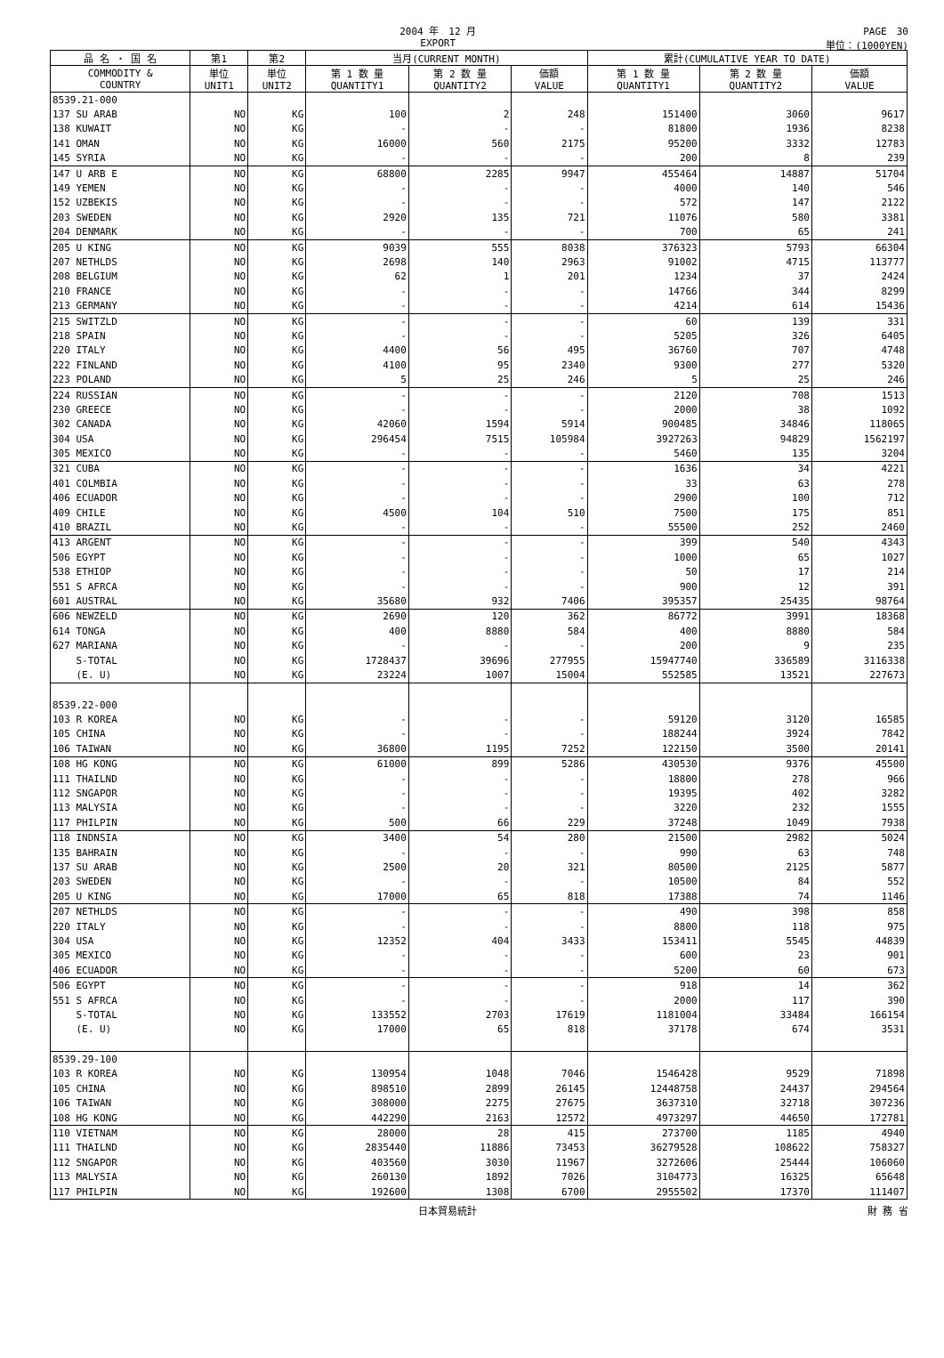2004 年　12 月
EXPORT
PAGE　30
単位：(1000YEN)
| 品 名 ・ 国 名 | 第1 | 第2 | 当月(CURRENT MONTH) | | | 累計(CUMULATIVE YEAR TO DATE) | | |
| --- | --- | --- | --- | --- | --- | --- | --- | --- |
| COMMODITY & COUNTRY | 単位 UNIT1 | 単位 UNIT2 | 第 1 数 量 QUANTITY1 | 第 2 数 量 QUANTITY2 | 価額 VALUE | 第 1 数 量 QUANTITY1 | 第 2 数 量 QUANTITY2 | 価額 VALUE |
| 8539.21-000 | | | | | | | | |
| 137 SU ARAB | NO | KG | 100 | 2 | 248 | 151400 | 3060 | 9617 |
| 138 KUWAIT | NO | KG | - | - | - | 81800 | 1936 | 8238 |
| 141 OMAN | NO | KG | 16000 | 560 | 2175 | 95200 | 3332 | 12783 |
| 145 SYRIA | NO | KG | - | - | - | 200 | 8 | 239 |
| 147 U ARB E | NO | KG | 68800 | 2285 | 9947 | 455464 | 14887 | 51704 |
| 149 YEMEN | NO | KG | - | - | - | 4000 | 140 | 546 |
| 152 UZBEKIS | NO | KG | - | - | - | 572 | 147 | 2122 |
| 203 SWEDEN | NO | KG | 2920 | 135 | 721 | 11076 | 580 | 3381 |
| 204 DENMARK | NO | KG | - | - | - | 700 | 65 | 241 |
| 205 U KING | NO | KG | 9039 | 555 | 8038 | 376323 | 5793 | 66304 |
| 207 NETHLDS | NO | KG | 2698 | 140 | 2963 | 91002 | 4715 | 113777 |
| 208 BELGIUM | NO | KG | 62 | 1 | 201 | 1234 | 37 | 2424 |
| 210 FRANCE | NO | KG | - | - | - | 14766 | 344 | 8299 |
| 213 GERMANY | NO | KG | - | - | - | 4214 | 614 | 15436 |
| 215 SWITZLD | NO | KG | - | - | - | 60 | 139 | 331 |
| 218 SPAIN | NO | KG | - | - | - | 5205 | 326 | 6405 |
| 220 ITALY | NO | KG | 4400 | 56 | 495 | 36760 | 707 | 4748 |
| 222 FINLAND | NO | KG | 4100 | 95 | 2340 | 9300 | 277 | 5320 |
| 223 POLAND | NO | KG | 5 | 25 | 246 | 5 | 25 | 246 |
| 224 RUSSIAN | NO | KG | - | - | - | 2120 | 708 | 1513 |
| 230 GREECE | NO | KG | - | - | - | 2000 | 38 | 1092 |
| 302 CANADA | NO | KG | 42060 | 1594 | 5914 | 900485 | 34846 | 118065 |
| 304 USA | NO | KG | 296454 | 7515 | 105984 | 3927263 | 94829 | 1562197 |
| 305 MEXICO | NO | KG | - | - | - | 5460 | 135 | 3204 |
| 321 CUBA | NO | KG | - | - | - | 1636 | 34 | 4221 |
| 401 COLMBIA | NO | KG | - | - | - | 33 | 63 | 278 |
| 406 ECUADOR | NO | KG | - | - | - | 2900 | 100 | 712 |
| 409 CHILE | NO | KG | 4500 | 104 | 510 | 7500 | 175 | 851 |
| 410 BRAZIL | NO | KG | - | - | - | 55500 | 252 | 2460 |
| 413 ARGENT | NO | KG | - | - | - | 399 | 540 | 4343 |
| 506 EGYPT | NO | KG | - | - | - | 1000 | 65 | 1027 |
| 538 ETHIOP | NO | KG | - | - | - | 50 | 17 | 214 |
| 551 S AFRCA | NO | KG | - | - | - | 900 | 12 | 391 |
| 601 AUSTRAL | NO | KG | 35680 | 932 | 7406 | 395357 | 25435 | 98764 |
| 606 NEWZELD | NO | KG | 2690 | 120 | 362 | 86772 | 3991 | 18368 |
| 614 TONGA | NO | KG | 400 | 8880 | 584 | 400 | 8880 | 584 |
| 627 MARIANA | NO | KG | - | - | - | 200 | 9 | 235 |
| S-TOTAL | NO | KG | 1728437 | 39696 | 277955 | 15947740 | 336589 | 3116338 |
| (E. U) | NO | KG | 23224 | 1007 | 15004 | 552585 | 13521 | 227673 |
| 8539.22-000 | | | | | | | | |
| 103 R KOREA | NO | KG | - | - | - | 59120 | 3120 | 16585 |
| 105 CHINA | NO | KG | - | - | - | 188244 | 3924 | 7842 |
| 106 TAIWAN | NO | KG | 36800 | 1195 | 7252 | 122150 | 3500 | 20141 |
| 108 HG KONG | NO | KG | 61000 | 899 | 5286 | 430530 | 9376 | 45500 |
| 111 THAILND | NO | KG | - | - | - | 18800 | 278 | 966 |
| 112 SNGAPOR | NO | KG | - | - | - | 19395 | 402 | 3282 |
| 113 MALYSIA | NO | KG | - | - | - | 3220 | 232 | 1555 |
| 117 PHILPIN | NO | KG | 500 | 66 | 229 | 37248 | 1049 | 7938 |
| 118 INDNSIA | NO | KG | 3400 | 54 | 280 | 21500 | 2982 | 5024 |
| 135 BAHRAIN | NO | KG | - | - | - | 990 | 63 | 748 |
| 137 SU ARAB | NO | KG | 2500 | 20 | 321 | 80500 | 2125 | 5877 |
| 203 SWEDEN | NO | KG | - | - | - | 10500 | 84 | 552 |
| 205 U KING | NO | KG | 17000 | 65 | 818 | 17388 | 74 | 1146 |
| 207 NETHLDS | NO | KG | - | - | - | 490 | 398 | 858 |
| 220 ITALY | NO | KG | - | - | - | 8800 | 118 | 975 |
| 304 USA | NO | KG | 12352 | 404 | 3433 | 153411 | 5545 | 44839 |
| 305 MEXICO | NO | KG | - | - | - | 600 | 23 | 901 |
| 406 ECUADOR | NO | KG | - | - | - | 5200 | 60 | 673 |
| 506 EGYPT | NO | KG | - | - | - | 918 | 14 | 362 |
| 551 S AFRCA | NO | KG | - | - | - | 2000 | 117 | 390 |
| S-TOTAL | NO | KG | 133552 | 2703 | 17619 | 1181004 | 33484 | 166154 |
| (E. U) | NO | KG | 17000 | 65 | 818 | 37178 | 674 | 3531 |
| 8539.29-100 | | | | | | | | |
| 103 R KOREA | NO | KG | 130954 | 1048 | 7046 | 1546428 | 9529 | 71898 |
| 105 CHINA | NO | KG | 898510 | 2899 | 26145 | 12448758 | 24437 | 294564 |
| 106 TAIWAN | NO | KG | 308000 | 2275 | 27675 | 3637310 | 32718 | 307236 |
| 108 HG KONG | NO | KG | 442290 | 2163 | 12572 | 4973297 | 44650 | 172781 |
| 110 VIETNAM | NO | KG | 28000 | 28 | 415 | 273700 | 1185 | 4940 |
| 111 THAILND | NO | KG | 2835440 | 11886 | 73453 | 36279528 | 108622 | 758327 |
| 112 SNGAPOR | NO | KG | 403560 | 3030 | 11967 | 3272606 | 25444 | 106060 |
| 113 MALYSIA | NO | KG | 260130 | 1892 | 7026 | 3104773 | 16325 | 65648 |
| 117 PHILPIN | NO | KG | 192600 | 1308 | 6700 | 2955502 | 17370 | 111407 |
日本貿易統計 財 務 省